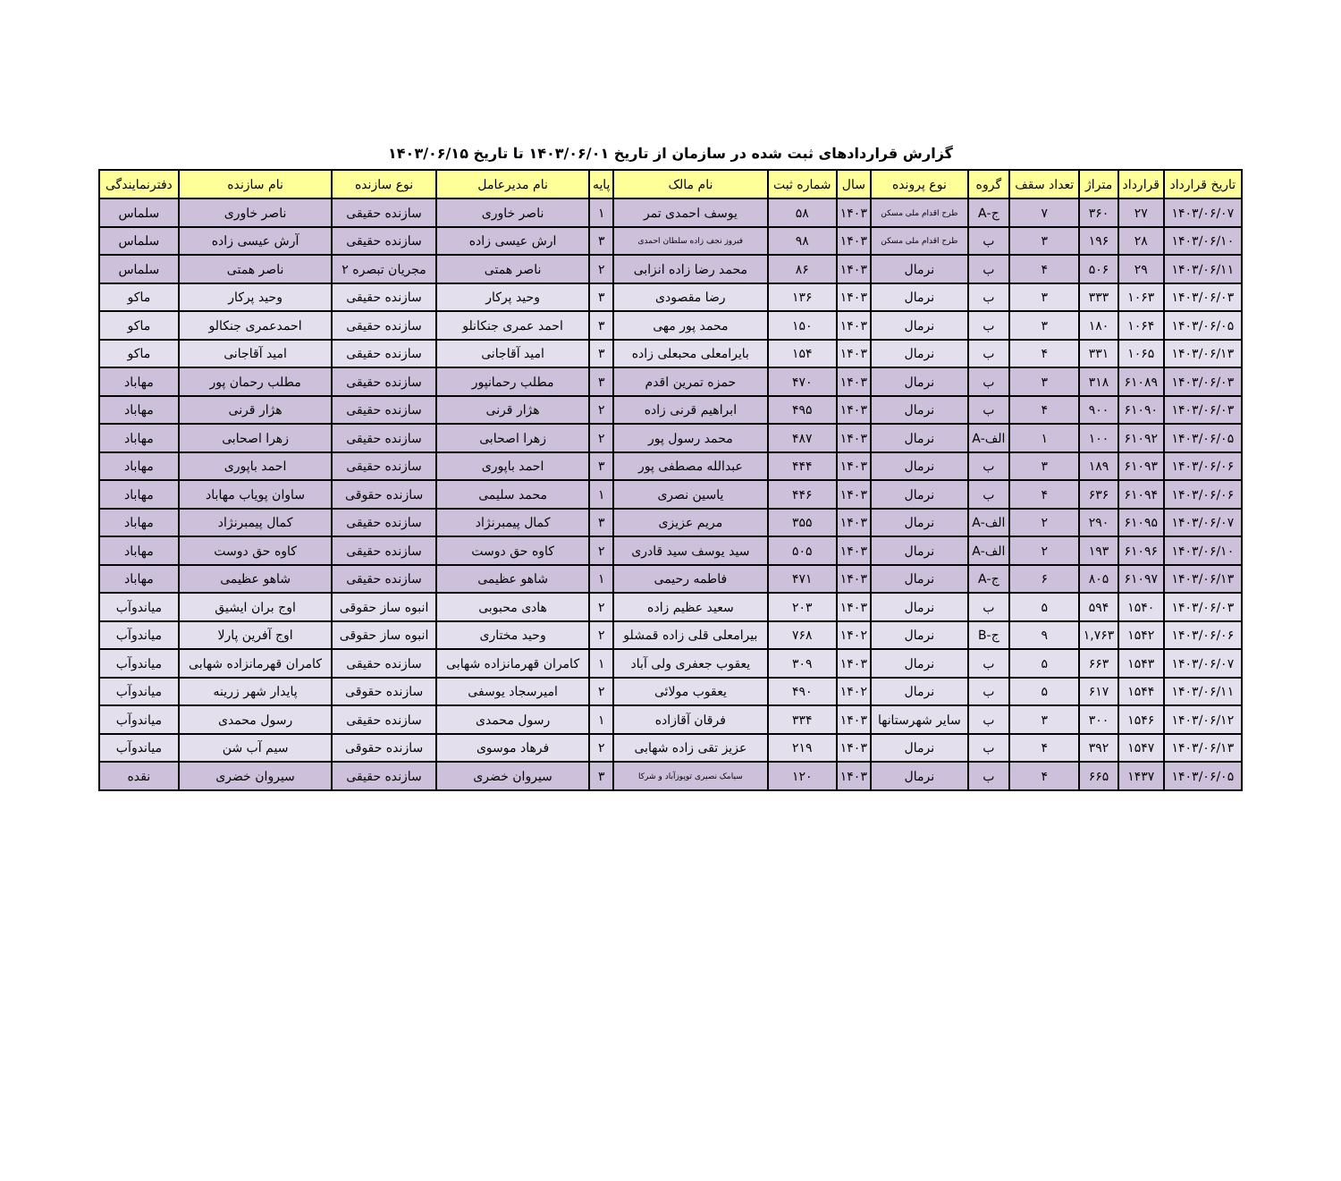گزارش قراردادهای ثبت شده در سازمان از تاریخ ۱۴۰۳/۰۶/۰۱ تا تاریخ ۱۴۰۳/۰۶/۱۵
| تاریخ قرارداد | قرارداد | متراژ | تعداد سقف | گروه | نوع پرونده | سال | شماره ثبت | نام مالک | پایه | نام مدیرعامل | نوع سازنده | نام سازنده | دفترنمایندگی |
| --- | --- | --- | --- | --- | --- | --- | --- | --- | --- | --- | --- | --- | --- |
| ۱۴۰۳/۰۶/۰۷ | ۲۷ | ۳۶۰ | ۷ | ج-A | طرح اقدام ملی مسکن | ۱۴۰۳ | ۵۸ | یوسف احمدی تمر | ۱ | ناصر خاوری | سازنده حقیقی | ناصر خاوری | سلماس |
| ۱۴۰۳/۰۶/۱۰ | ۲۸ | ۱۹۶ | ۳ | ب | طرح اقدام ملی مسکن | ۱۴۰۳ | ۹۸ | فیروز نجف زاده سلطان احمدی | ۳ | ارش عیسی زاده | سازنده حقیقی | آرش عیسی زاده | سلماس |
| ۱۴۰۳/۰۶/۱۱ | ۲۹ | ۵۰۶ | ۴ | ب | نرمال | ۱۴۰۳ | ۸۶ | محمد رضا زاده انزابی | ۲ | ناصر همتی | مجریان تبصره ۲ | ناصر همتی | سلماس |
| ۱۴۰۳/۰۶/۰۳ | ۱۰۶۳ | ۳۳۳ | ۳ | ب | نرمال | ۱۴۰۳ | ۱۳۶ | رضا مقصودی | ۳ | وحید پرکار | سازنده حقیقی | وحید پرکار | ماکو |
| ۱۴۰۳/۰۶/۰۵ | ۱۰۶۴ | ۱۸۰ | ۳ | ب | نرمال | ۱۴۰۳ | ۱۵۰ | محمد پور مهی | ۳ | احمد عمری جنکانلو | سازنده حقیقی | احمدعمری جنکالو | ماکو |
| ۱۴۰۳/۰۶/۱۳ | ۱۰۶۵ | ۳۳۱ | ۴ | ب | نرمال | ۱۴۰۳ | ۱۵۴ | بایرامعلی محبعلی زاده | ۳ | امید آقاجانی | سازنده حقیقی | امید آقاجانی | ماکو |
| ۱۴۰۳/۰۶/۰۳ | ۶۱۰۸۹ | ۳۱۸ | ۳ | ب | نرمال | ۱۴۰۳ | ۴۷۰ | حمزه تمرین اقدم | ۳ | مطلب رحمانپور | سازنده حقیقی | مطلب رحمان پور | مهاباد |
| ۱۴۰۳/۰۶/۰۳ | ۶۱۰۹۰ | ۹۰۰ | ۴ | ب | نرمال | ۱۴۰۳ | ۴۹۵ | ابراهیم قرنی زاده | ۲ | هژار قرنی | سازنده حقیقی | هژار قرنی | مهاباد |
| ۱۴۰۳/۰۶/۰۵ | ۶۱۰۹۲ | ۱۰۰ | ۱ | الف-A | نرمال | ۱۴۰۳ | ۴۸۷ | محمد رسول پور | ۲ | زهرا اصحابی | سازنده حقیقی | زهرا اصحابی | مهاباد |
| ۱۴۰۳/۰۶/۰۶ | ۶۱۰۹۳ | ۱۸۹ | ۳ | ب | نرمال | ۱۴۰۳ | ۴۴۴ | عبدالله مصطفی پور | ۳ | احمد باپوری | سازنده حقیقی | احمد باپوری | مهاباد |
| ۱۴۰۳/۰۶/۰۶ | ۶۱۰۹۴ | ۶۳۶ | ۴ | ب | نرمال | ۱۴۰۳ | ۴۴۶ | یاسین نصری | ۱ | محمد سلیمی | سازنده حقوقی | ساوان پویاب مهاباد | مهاباد |
| ۱۴۰۳/۰۶/۰۷ | ۶۱۰۹۵ | ۲۹۰ | ۲ | الف-A | نرمال | ۱۴۰۳ | ۳۵۵ | مریم عزیزی | ۳ | کمال پیمبرنژاد | سازنده حقیقی | کمال پیمبرنژاد | مهاباد |
| ۱۴۰۳/۰۶/۱۰ | ۶۱۰۹۶ | ۱۹۳ | ۲ | الف-A | نرمال | ۱۴۰۳ | ۵۰۵ | سید یوسف سید قادری | ۲ | کاوه حق دوست | سازنده حقیقی | کاوه حق دوست | مهاباد |
| ۱۴۰۳/۰۶/۱۳ | ۶۱۰۹۷ | ۸۰۵ | ۶ | ج-A | نرمال | ۱۴۰۳ | ۴۷۱ | فاطمه رحیمی | ۱ | شاهو عظیمی | سازنده حقیقی | شاهو عظیمی | مهاباد |
| ۱۴۰۳/۰۶/۰۳ | ۱۵۴۰ | ۵۹۴ | ۵ | ب | نرمال | ۱۴۰۳ | ۲۰۳ | سعید عظیم زاده | ۲ | هادی محبوبی | انبوه ساز حقوقی | اوج بران ایشیق | میاندوآب |
| ۱۴۰۳/۰۶/۰۶ | ۱۵۴۲ | ۱,۷۶۳ | ۹ | ج-B | نرمال | ۱۴۰۲ | ۷۶۸ | بیرامعلی قلی زاده قمشلو | ۲ | وحید مختاری | انبوه ساز حقوقی | اوج آفرین پارلا | میاندوآب |
| ۱۴۰۳/۰۶/۰۷ | ۱۵۴۳ | ۶۶۳ | ۵ | ب | نرمال | ۱۴۰۳ | ۳۰۹ | یعقوب جعفری ولی آباد | ۱ | کامران قهرمانزاده شهابی | سازنده حقیقی | کامران قهرمانزاده شهابی | میاندوآب |
| ۱۴۰۳/۰۶/۱۱ | ۱۵۴۴ | ۶۱۷ | ۵ | ب | نرمال | ۱۴۰۲ | ۴۹۰ | یعقوب مولائی | ۲ | امیرسجاد یوسفی | سازنده حقوقی | پایدار شهر زرینه | میاندوآب |
| ۱۴۰۳/۰۶/۱۲ | ۱۵۴۶ | ۳۰۰ | ۳ | ب | سایر شهرستانها | ۱۴۰۳ | ۳۳۴ | فرقان آقازاده | ۱ | رسول محمدی | سازنده حقیقی | رسول محمدی | میاندوآب |
| ۱۴۰۳/۰۶/۱۳ | ۱۵۴۷ | ۳۹۲ | ۴ | ب | نرمال | ۱۴۰۳ | ۲۱۹ | عزیز تقی زاده شهابی | ۲ | فرهاد موسوی | سازنده حقوقی | سیم آب شن | میاندوآب |
| ۱۴۰۳/۰۶/۰۵ | ۱۴۳۷ | ۶۶۵ | ۴ | ب | نرمال | ۱۴۰۳ | ۱۲۰ | سیامک نصیری توپوزآباد و شرکا | ۳ | سیروان خضری | سازنده حقیقی | سیروان خضری | نقده |